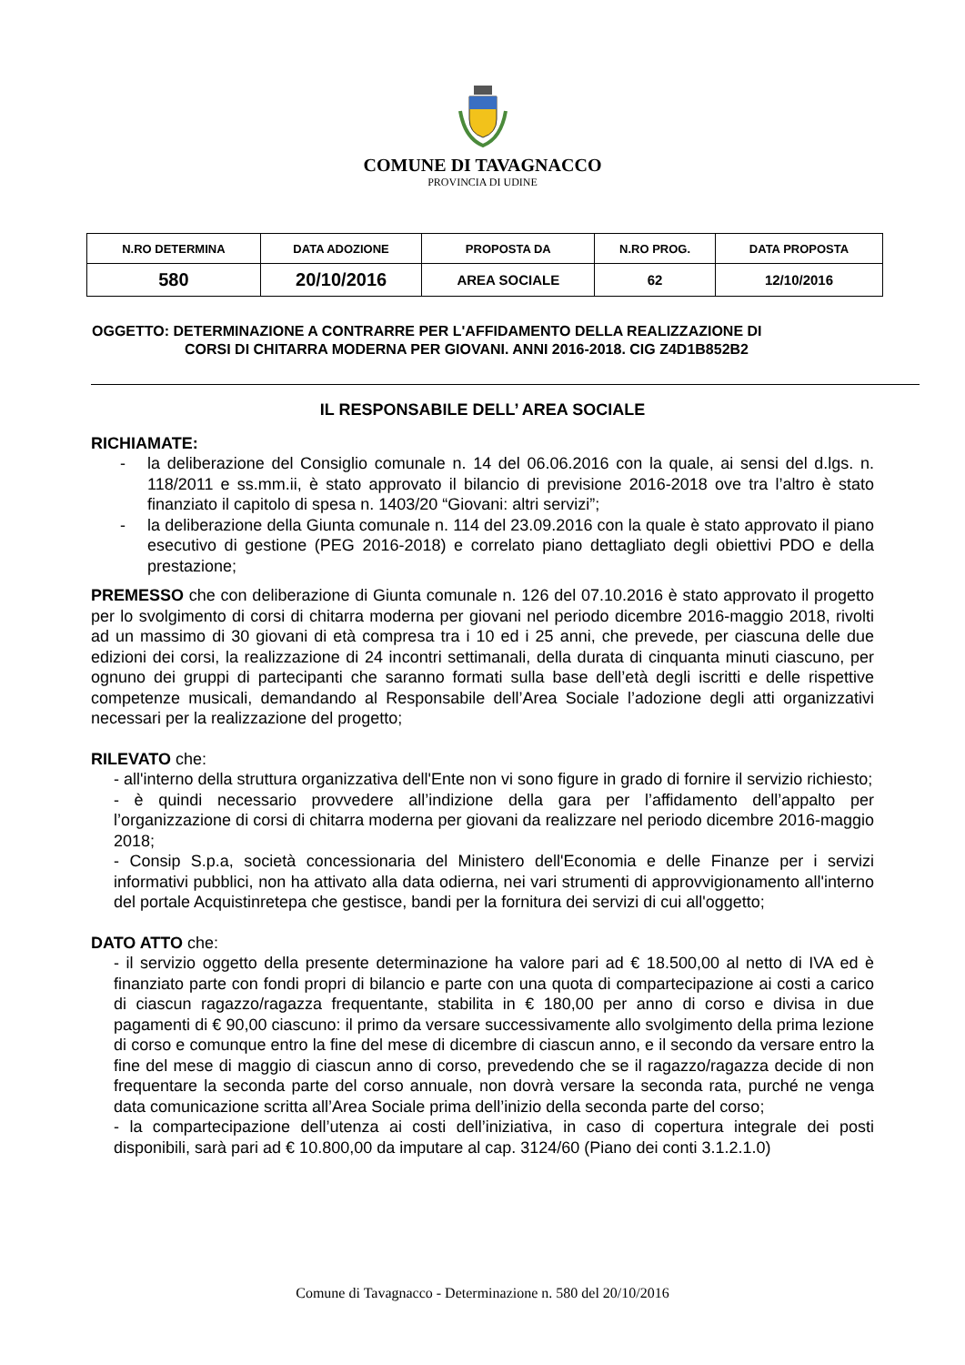COMUNE DI TAVAGNACCO
PROVINCIA DI UDINE
| N.RO DETERMINA | DATA ADOZIONE | PROPOSTA DA | N.RO PROG. | DATA PROPOSTA |
| --- | --- | --- | --- | --- |
| 580 | 20/10/2016 | AREA SOCIALE | 62 | 12/10/2016 |
OGGETTO: DETERMINAZIONE A CONTRARRE PER L'AFFIDAMENTO DELLA REALIZZAZIONE DI
CORSI DI CHITARRA MODERNA PER GIOVANI. ANNI 2016-2018. CIG Z4D1B852B2
IL RESPONSABILE DELL’ AREA SOCIALE
RICHIAMATE:
- la deliberazione del Consiglio comunale n. 14 del 06.06.2016 con la quale, ai sensi del d.lgs. n. 118/2011 e ss.mm.ii, è stato approvato il bilancio di previsione 2016-2018 ove tra l’altro è stato finanziato il capitolo di spesa n. 1403/20 “Giovani: altri servizi”;
- la deliberazione della Giunta comunale n. 114 del 23.09.2016 con la quale è stato approvato il piano esecutivo di gestione (PEG 2016-2018) e correlato piano dettagliato degli obiettivi PDO e della prestazione;
PREMESSO che con deliberazione di Giunta comunale n. 126 del 07.10.2016 è stato approvato il progetto per lo svolgimento di corsi di chitarra moderna per giovani nel periodo dicembre 2016-maggio 2018, rivolti ad un massimo di 30 giovani di età compresa tra i 10 ed i 25 anni, che prevede, per ciascuna delle due edizioni dei corsi, la realizzazione di 24 incontri settimanali, della durata di cinquanta minuti ciascuno, per ognuno dei gruppi di partecipanti che saranno formati sulla base dell’età degli iscritti e delle rispettive competenze musicali, demandando al Responsabile dell’Area Sociale l’adozione degli atti organizzativi necessari per la realizzazione del progetto;
RILEVATO che:
- all'interno della struttura organizzativa dell'Ente non vi sono figure in grado di fornire il servizio richiesto;
- è quindi necessario provvedere all’indizione della gara per l’affidamento dell’appalto per l’organizzazione di corsi di chitarra moderna per giovani da realizzare nel periodo dicembre 2016-maggio 2018;
- Consip S.p.a, società concessionaria del Ministero dell'Economia e delle Finanze per i servizi informativi pubblici, non ha attivato alla data odierna, nei vari strumenti di approvvigionamento all'interno del portale Acquistinretepa che gestisce, bandi per la fornitura dei servizi di cui all'oggetto;
DATO ATTO che:
- il servizio oggetto della presente determinazione ha valore pari ad € 18.500,00 al netto di IVA ed è finanziato parte con fondi propri di bilancio e parte con una quota di compartecipazione ai costi a carico di ciascun ragazzo/ragazza frequentante, stabilita in € 180,00 per anno di corso e divisa in due pagamenti di € 90,00 ciascuno: il primo da versare successivamente allo svolgimento della prima lezione di corso e comunque entro la fine del mese di dicembre di ciascun anno, e il secondo da versare entro la fine del mese di maggio di ciascun anno di corso, prevedendo che se il ragazzo/ragazza decide di non frequentare la seconda parte del corso annuale, non dovrà versare la seconda rata, purché ne venga data comunicazione scritta all’Area Sociale prima dell’inizio della seconda parte del corso;
- la compartecipazione dell’utenza ai costi dell’iniziativa, in caso di copertura integrale dei posti disponibili, sarà pari ad € 10.800,00 da imputare al cap. 3124/60 (Piano dei conti 3.1.2.1.0)
Comune di Tavagnacco - Determinazione n. 580 del 20/10/2016